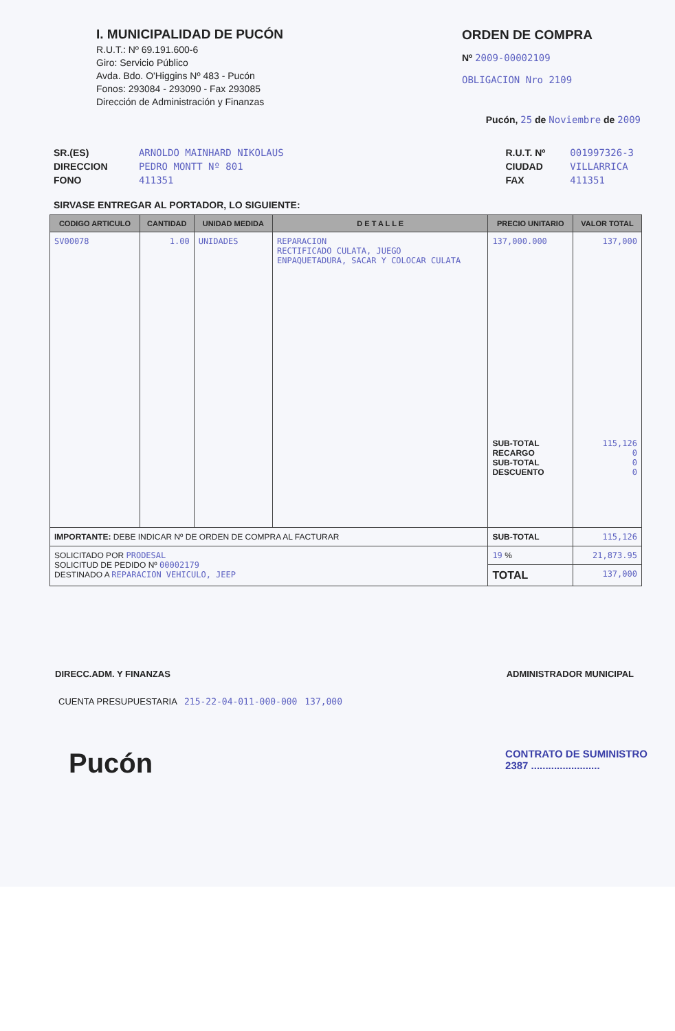I. MUNICIPALIDAD DE PUCÓN
R.U.T.: Nº 69.191.600-6
Giro: Servicio Público
Avda. Bdo. O'Higgins Nº 483 - Pucón
Fonos: 293084 - 293090 - Fax 293085
Dirección de Administración y Finanzas
ORDEN DE COMPRA
Nº 2009-00002109
OBLIGACION Nro 2109
Pucón, 25 de Noviembre de 2009
SR.(ES) ARNOLDO MAINHARD NIKOLAUS
DIRECCION PEDRO MONTT Nº 801
FONO 411351
R.U.T. Nº 001997326-3
CIUDAD VILLARRICA
FAX 411351
SIRVASE ENTREGAR AL PORTADOR, LO SIGUIENTE:
| CODIGO ARTICULO | CANTIDAD | UNIDAD MEDIDA | D E T A L L E | PRECIO UNITARIO | VALOR TOTAL |
| --- | --- | --- | --- | --- | --- |
| SV00078 | 1.00 | UNIDADES | REPARACION RECTIFICADO CULATA, JUEGO ENPAQUETADURA, SACAR Y COLOCAR CULATA | 137,000.000 SUB-TOTAL RECARGO SUB-TOTAL DESCUENTO | 137,000 115,126 0 0 0 |
| IMPORTANTE: DEBE INDICAR Nº DE ORDEN DE COMPRA AL FACTURAR | | | | SUB-TOTAL | 115,126 |
| SOLICITADO POR PRODESAL SOLICITUD DE PEDIDO Nº 00002179 DESTINADO A REPARACION VEHICULO, JEEP | | | | 19 % | 21,873.95 |
| | | | | TOTAL | 137,000 |
DIRECC.ADM. Y FINANZAS ADMINISTRADOR MUNICIPAL
CUENTA PRESUPUESTARIA 215-22-04-011-000-000 137,000
Pucón
CONTRATO DE SUMINISTRO
2387 ........................